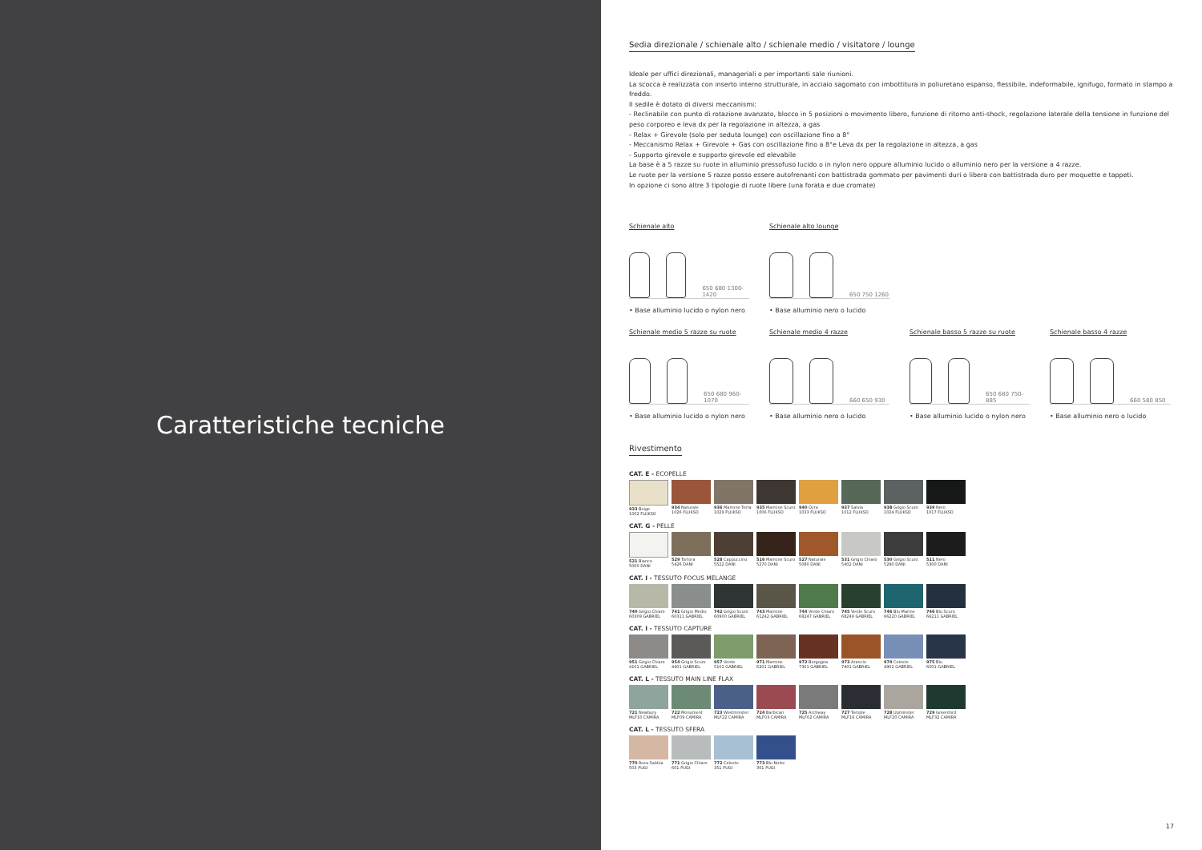Caratteristiche tecniche
Sedia direzionale / schienale alto / schienale medio / visitatore / lounge
Ideale per uffici direzionali, manageriali o per importanti sale riunioni.
La scocca è realizzata con inserto interno strutturale, in acciaio sagomato con imbottitura in poliuretano espanso, flessibile, indeformabile, ignifugo, formato in stampo a freddo.
Il sedile è dotato di diversi meccanismi:
- Reclinabile con punto di rotazione avanzato, blocco in 5 posizioni o movimento libero, funzione di ritorno anti-shock, regolazione laterale della tensione in funzione del peso corporeo e leva dx per la regolazione in altezza, a gas
- Relax + Girevole (solo per seduta lounge) con oscillazione fino a 8°
- Meccanismo Relax + Girevole + Gas con oscillazione fino a 8°e Leva dx per la regolazione in altezza, a gas
- Supporto girevole e supporto girevole ed elevabile
La base è a 5 razze su ruote in alluminio pressofuso lucido o in nylon nero oppure alluminio lucido o alluminio nero per la versione a 4 razze.
Le ruote per la versione 5 razze posso essere autofrenanti con battistrada gommato per pavimenti duri o libera con battistrada duro per moquette e tappeti.
In opzione ci sono altre 3 tipologie di ruote libere (una forata e due cromate)
Schienale alto
650 680 1300-1420
• Base alluminio lucido o nylon nero
Schienale alto lounge
650 750 1260
• Base alluminio nero o lucido
Schienale medio 5 razze su ruote
650 680 960-1070
• Base alluminio lucido o nylon nero
Schienale medio 4 razze
660 650 930
• Base alluminio nero o lucido
Schienale basso 5 razze su ruote
650 680 750-885
• Base alluminio lucido o nylon nero
Schienale basso 4 razze
660 580 850
• Base alluminio nero o lucido
Rivestimento
CAT. E - ECOPELLE
933 Beige
1002 FLUKSO
934 Naturale
1026 FLUKSO
936 Marrone Terra
1029 FLUKSO
935 Marrone Scuro
1006 FLUKSO
940 Ocra
1033 FLUKSO
937 Salvia
1012 FLUKSO
938 Grigio Scuro
1024 FLUKSO
939 Nero
1017 FLUKSO
CAT. G - PELLE
521 Bianco
5000 DANI
529 Tortora
5426 DANI
528 Cappuccino
5522 DANI
516 Marrone Scuro
5270 DANI
527 Naturale
5080 DANI
531 Grigio Chiaro
5402 DANI
530 Grigio Scuro
5290 DANI
511 Nero
5300 DANI
CAT. I - TESSUTO FOCUS MELANGE
740 Grigio Chiaro
60309 GABRIEL
741 Grigio Medio
60311 GABRIEL
742 Grigio Scuro
60900 GABRIEL
743 Marrone
61242 GABRIEL
744 Verde Chiaro
68247 GABRIEL
745 Verde Scuro
68249 GABRIEL
746 Blu Marine
66220 GABRIEL
746 Blu Scuro
66211 GABRIEL
CAT. I - TESSUTO CAPTURE
951 Grigio Chiaro
4101 GABRIEL
954 Grigio Scuro
4401 GABRIEL
957 Verde
5101 GABRIEL
971 Marrone
6201 GABRIEL
972 Borgogna
7301 GABRIEL
973 Arancio
7401 GABRIEL
974 Celeste
4902 GABRIEL
975 Blu
6001 GABRIEL
CAT. L - TESSUTO MAIN LINE FLAX
721 Newbury
MLF10 CAMIRA
722 Monument
MLF09 CAMIRA
723 Westminster
MLF22 CAMIRA
724 Barbican
MLF03 CAMIRA
725 Archway
MLF02 CAMIRA
727 Temple
MLF16 CAMIRA
728 Upminster
MLF20 CAMIRA
729 Greenford
MLF32 CAMIRA
CAT. L - TESSUTO SFERA
770 Rosa Sabbia
503 PUGI
771 Grigio Chiaro
601 PUGI
772 Celeste
351 PUGI
773 Blu Notte
301 PUGI
17